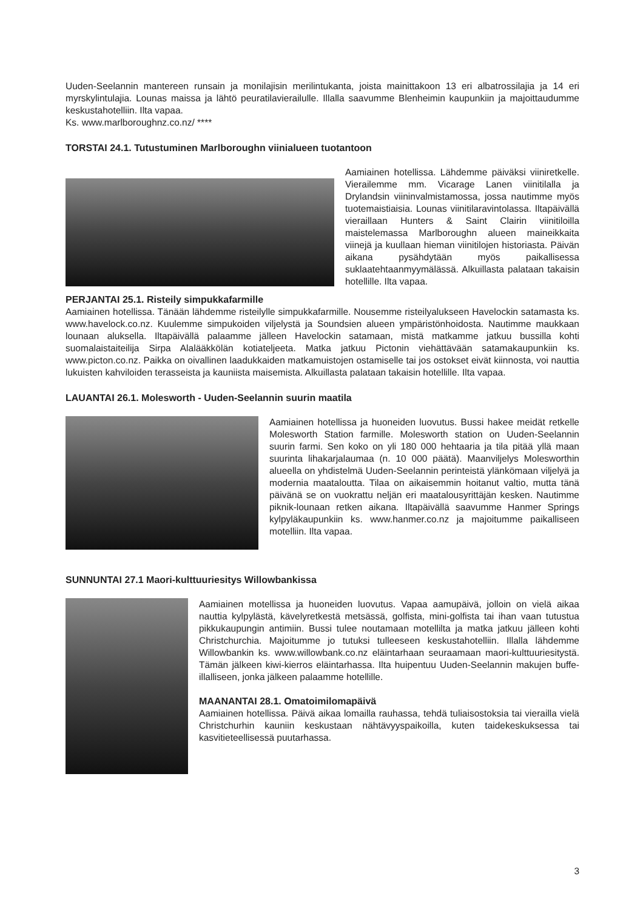Uuden-Seelannin mantereen runsain ja monilajisin merilintukanta, joista mainittakoon 13 eri albatrossilajia ja 14 eri myrskylintulajia. Lounas maissa ja lähtö peuratilavierailulle. Illalla saavumme Blenheimin kaupunkiin ja majoittaudumme keskustahotelliin. Ilta vapaa.
Ks. www.marlboroughnz.co.nz/ ****
TORSTAI 24.1. Tutustuminen Marlboroughn viinialueen tuotantoon
Aamiainen hotellissa. Lähdemme päiväksi viiniretkelle. Vierailemme mm. Vicarage Lanen viinitilalla ja Drylandsin viininvalmistamossa, jossa nautimme myös tuotemaistiaisia. Lounas viinitilaravintolassa. Iltapäivällä vieraillaan Hunters & Saint Clairin viinitiloilla maistelemassa Marlboroughn alueen maineikkaita viinejä ja kuullaan hieman viinitilojen historiasta. Päivän aikana pysähdytään myös paikallisessa suklaatehtaanmyymälässä. Alkuillasta palataan takaisin hotellille. Ilta vapaa.
PERJANTAI 25.1. Risteily simpukkafarmille
Aamiainen hotellissa. Tänään lähdemme risteilylle simpukkafarmille. Nousemme risteilyalukseen Havelockin satamasta ks. www.havelock.co.nz. Kuulemme simpukoiden viljelystä ja Soundsien alueen ympäristönhoidosta. Nautimme maukkaan lounaan aluksella. Iltapäivällä palaamme jälleen Havelockin satamaan, mistä matkamme jatkuu bussilla kohti suomalaistaiteilija Sirpa Alalääkkölän kotiateljeeta. Matka jatkuu Pictonin viehättävään satamakaupunkiin ks. www.picton.co.nz. Paikka on oivallinen laadukkaiden matkamuistojen ostamiselle tai jos ostokset eivät kiinnosta, voi nauttia lukuisten kahviloiden terasseista ja kauniista maisemista. Alkuillasta palataan takaisin hotellille. Ilta vapaa.
LAUANTAI 26.1. Molesworth - Uuden-Seelannin suurin maatila
Aamiainen hotellissa ja huoneiden luovutus. Bussi hakee meidät retkelle Molesworth Station farmille. Molesworth station on Uuden-Seelannin suurin farmi. Sen koko on yli 180 000 hehtaaria ja tila pitää yllä maan suurinta lihakarjalaumaa (n. 10 000 päätä). Maanviljelys Molesworthin alueella on yhdistelmä Uuden-Seelannin perinteistä ylänkömaan viljelyä ja modernia maataloutta. Tilaa on aikaisemmin hoitanut valtio, mutta tänä päivänä se on vuokrattu neljän eri maatalousyrittäjän kesken. Nautimme piknik-lounaan retken aikana. Iltapäivällä saavumme Hanmer Springs kylpyläkaupunkiin ks. www.hanmer.co.nz ja majoitumme paikalliseen motelliin. Ilta vapaa.
SUNNUNTAI 27.1 Maori-kulttuuriesitys Willowbankissa
Aamiainen motellissa ja huoneiden luovutus. Vapaa aamupäivä, jolloin on vielä aikaa nauttia kylpylästä, kävelyretkestä metsässä, golfista, mini-golfista tai ihan vaan tutustua pikkukaupungin antimiin. Bussi tulee noutamaan motellilta ja matka jatkuu jälleen kohti Christchurchia. Majoitumme jo tutuksi tulleeseen keskustahotelliin. Illalla lähdemme Willowbankin ks. www.willowbank.co.nz eläintarhaan seuraamaan maori-kulttuuriesitystä. Tämän jälkeen kiwi-kierros eläintarhassa. Ilta huipentuu Uuden-Seelannin makujen buffe-illalliseen, jonka jälkeen palaamme hotellille.
MAANANTAI 28.1. Omatoimilomapäivä
Aamiainen hotellissa. Päivä aikaa lomailla rauhassa, tehdä tuliaisostoksia tai vierailla vielä Christchurhin kauniin keskustaan nähtävyyspaikoilla, kuten taidekeskuksessa tai kasvitieteellisessä puutarhassa.
3